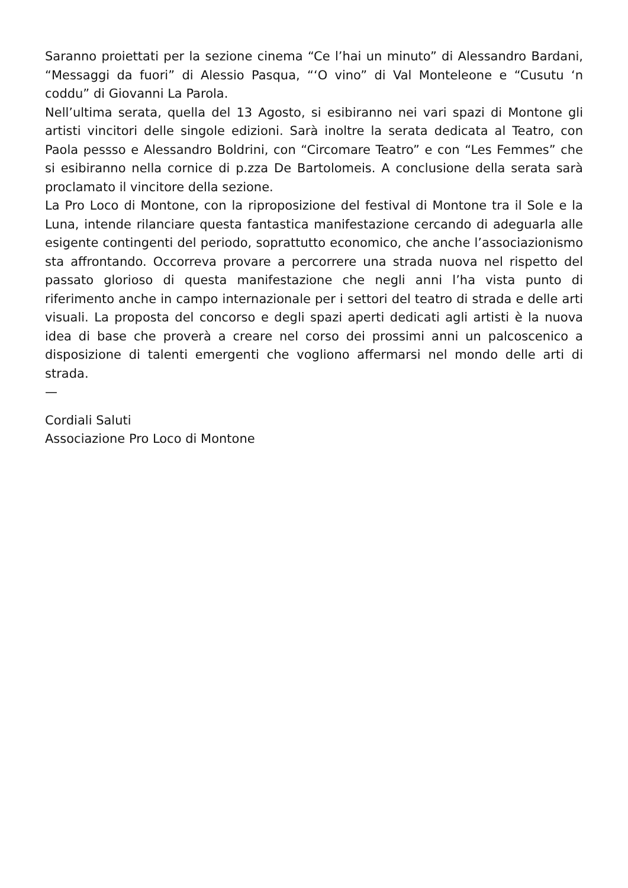Saranno proiettati per la sezione cinema “Ce l’hai un minuto” di Alessandro Bardani, “Messaggi da fuori” di Alessio Pasqua, “‘O vino” di Val Monteleone e “Cusutu ‘n coddu” di Giovanni La Parola.
Nell’ultima serata, quella del 13 Agosto, si esibiranno nei vari spazi di Montone gli artisti vincitori delle singole edizioni. Sarà inoltre la serata dedicata al Teatro, con Paola pessso e Alessandro Boldrini, con “Circomare Teatro” e con “Les Femmes” che si esibiranno nella cornice di p.zza De Bartolomeis. A conclusione della serata sarà proclamato il vincitore della sezione.
La Pro Loco di Montone, con la riproposizione del festival di Montone tra il Sole e la Luna, intende rilanciare questa fantastica manifestazione cercando di adeguarla alle esigente contingenti del periodo, soprattutto economico, che anche l’associazionismo sta affrontando. Occorreva provare a percorrere una strada nuova nel rispetto del passato glorioso di questa manifestazione che negli anni l’ha vista punto di riferimento anche in campo internazionale per i settori del teatro di strada e delle arti visuali. La proposta del concorso e degli spazi aperti dedicati agli artisti è la nuova idea di base che proverà a creare nel corso dei prossimi anni un palcoscenico a disposizione di talenti emergenti che vogliono affermarsi nel mondo delle arti di strada.
—
Cordiali Saluti
Associazione Pro Loco di Montone